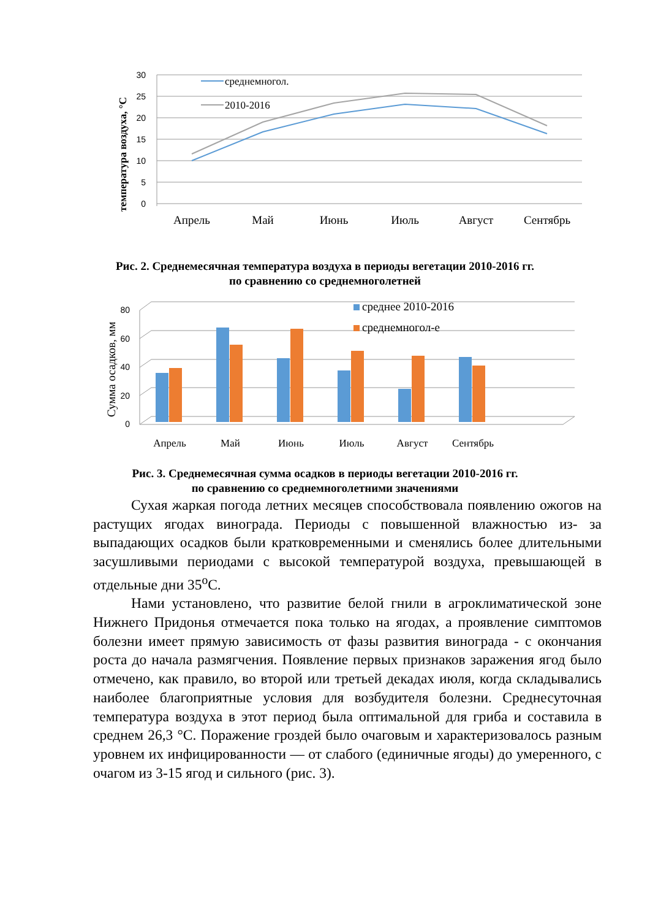температура воздуха, °С
30
25
20
15
10
5
0
среднемногол.
2010-2016
Апрель
Май
Июнь
Июль
Август
Сентябрь
Рис. 2. Среднемесячная температура воздуха в периоды вегетации 2010-2016 гг.
по сравнению со среднемноголетней
Сумма осадков, мм
80
60
40
20
0
среднее 2010-2016
среднемногол-е
Апрель
Май
Июнь
Июль
Август
Сентябрь
Рис. 3. Среднемесячная сумма осадков в периоды вегетации 2010-2016 гг.
по сравнению со среднемноголетними значениями
Сухая жаркая погода летних месяцев способствовала появлению ожогов на растущих ягодах винограда. Периоды с повышенной влажностью из- за выпадающих осадков были кратковременными и сменялись более длительными засушливыми периодами с высокой температурой воздуха, превышающей в отдельные дни 35<sup>о</sup>С.
Нами установлено, что развитие белой гнили в агроклиматической зоне Нижнего Придонья отмечается пока только на ягодах, а проявление симптомов болезни имеет прямую зависимость от фазы развития винограда - с окончания роста до начала размягчения. Появление первых признаков заражения ягод было отмечено, как правило, во второй или третьей декадах июля, когда складывались наиболее благоприятные условия для возбудителя болезни. Среднесуточная температура воздуха в этот период была оптимальной для гриба и составила в среднем 26,3 °С. Поражение гроздей было очаговым и характеризовалось разным уровнем их инфицированности — от слабого (единичные ягоды) до умеренного, с очагом из 3-15 ягод и сильного (рис. 3).